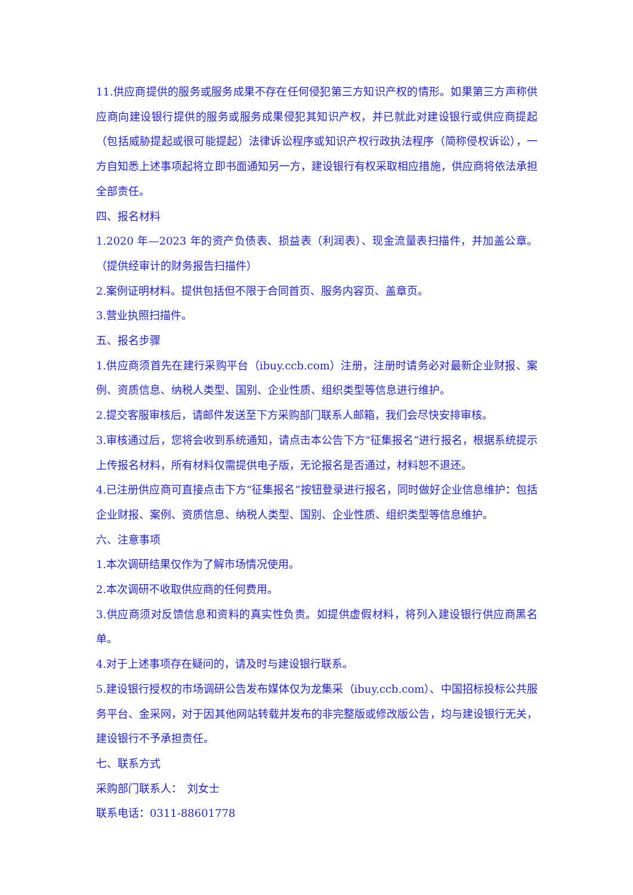11.供应商提供的服务或服务成果不存在任何侵犯第三方知识产权的情形。如果第三方声称供应商向建设银行提供的服务或服务成果侵犯其知识产权，并已就此对建设银行或供应商提起（包括威胁提起或很可能提起）法律诉讼程序或知识产权行政执法程序（简称侵权诉讼），一方自知悉上述事项起将立即书面通知另一方，建设银行有权采取相应措施，供应商将依法承担全部责任。
四、报名材料
1.2020 年—2023 年的资产负债表、损益表（利润表）、现金流量表扫描件，并加盖公章。（提供经审计的财务报告扫描件）
2.案例证明材料。提供包括但不限于合同首页、服务内容页、盖章页。
3.营业执照扫描件。
五、报名步骤
1.供应商须首先在建行采购平台（ibuy.ccb.com）注册，注册时请务必对最新企业财报、案例、资质信息、纳税人类型、国别、企业性质、组织类型等信息进行维护。
2.提交客服审核后，请邮件发送至下方采购部门联系人邮箱，我们会尽快安排审核。
3.审核通过后，您将会收到系统通知，请点击本公告下方“征集报名”进行报名，根据系统提示上传报名材料，所有材料仅需提供电子版，无论报名是否通过，材料恕不退还。
4.已注册供应商可直接点击下方“征集报名”按钮登录进行报名，同时做好企业信息维护：包括企业财报、案例、资质信息、纳税人类型、国别、企业性质、组织类型等信息维护。
六、注意事项
1.本次调研结果仅作为了解市场情况使用。
2.本次调研不收取供应商的任何费用。
3.供应商须对反馈信息和资料的真实性负责。如提供虚假材料，将列入建设银行供应商黑名单。
4.对于上述事项存在疑问的，请及时与建设银行联系。
5.建设银行授权的市场调研公告发布媒体仅为龙集采（ibuy.ccb.com）、中国招标投标公共服务平台、金采网，对于因其他网站转载并发布的非完整版或修改版公告，均与建设银行无关，建设银行不予承担责任。
七、联系方式
采购部门联系人：　刘女士
联系电话：0311-88601778